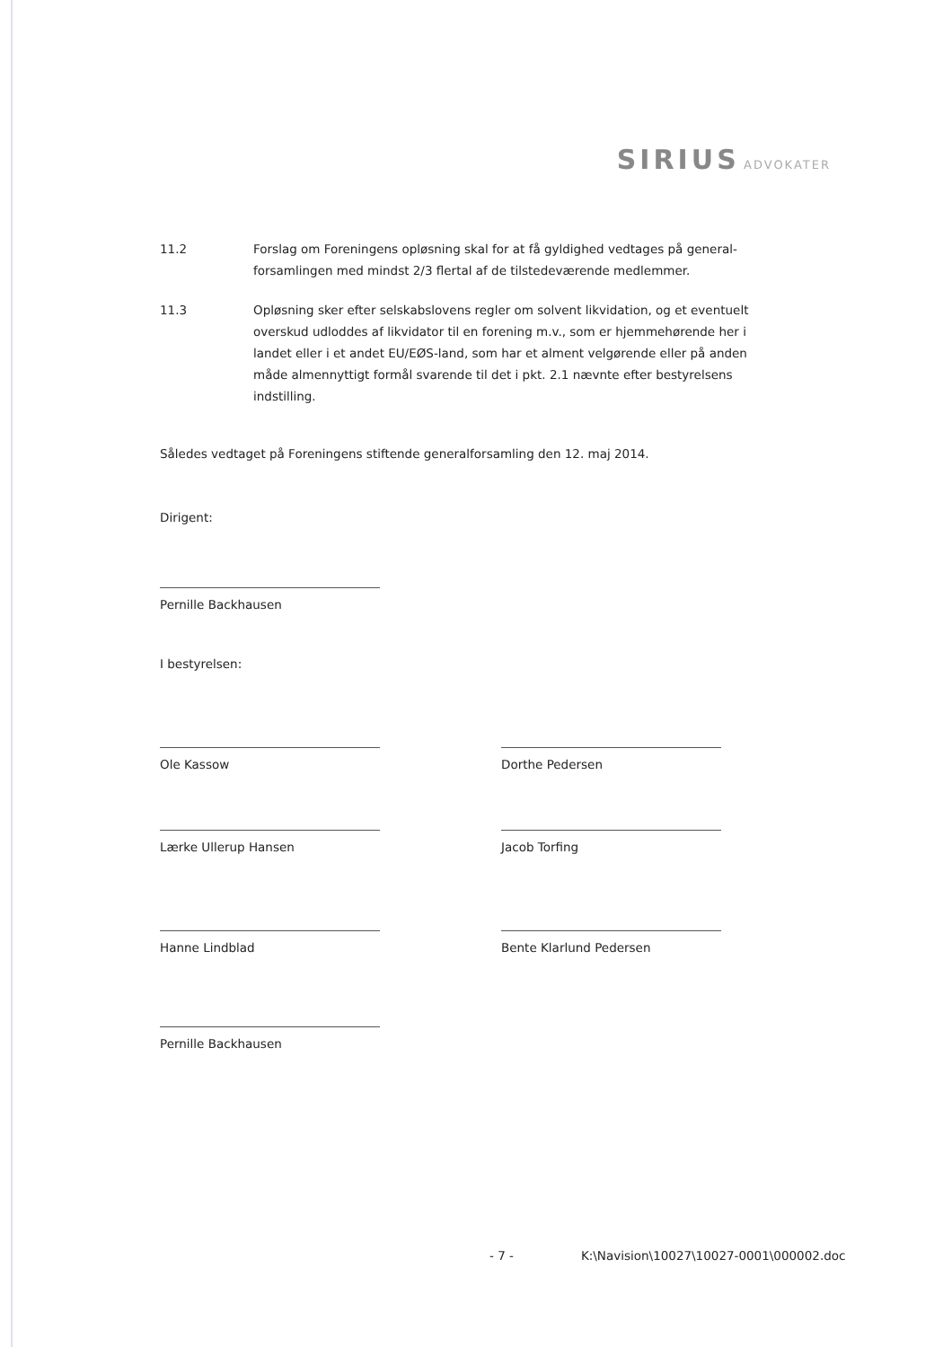SIRIUS ADVOKATER
11.2 Forslag om Foreningens opløsning skal for at få gyldighed vedtages på general-forsamlingen med mindst 2/3 flertal af de tilstedeværende medlemmer.
11.3 Opløsning sker efter selskabslovens regler om solvent likvidation, og et eventuelt overskud udloddes af likvidator til en forening m.v., som er hjemmehørende her i landet eller i et andet EU/EØS-land, som har et alment velgørende eller på anden måde almennyttigt formål svarende til det i pkt. 2.1 nævnte efter bestyrelsens indstilling.
Således vedtaget på Foreningens stiftende generalforsamling den 12. maj 2014.
Dirigent:
Pernille Backhausen
I bestyrelsen:
Ole Kassow Dorthe Pedersen
Lærke Ullerup Hansen Jacob Torfing
Hanne Lindblad Bente Klarlund Pedersen
Pernille Backhausen
- 7 - K:\Navision\10027\10027-0001\000002.doc